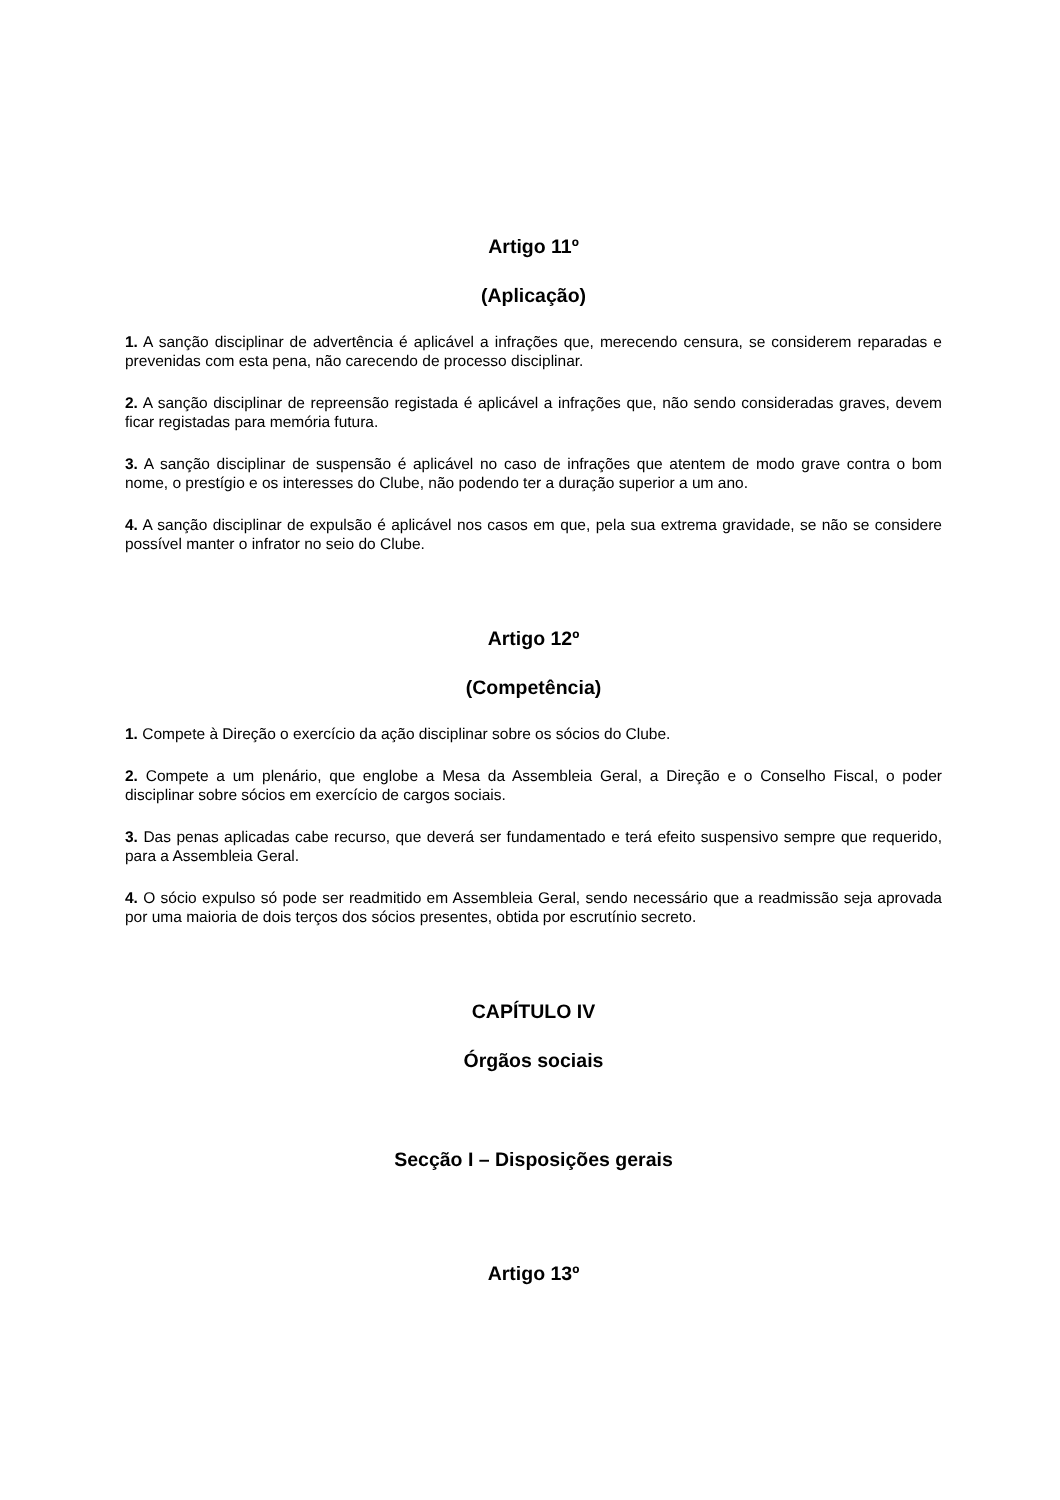Artigo 11º
(Aplicação)
1. A sanção disciplinar de advertência é aplicável a infrações que, merecendo censura, se considerem reparadas e prevenidas com esta pena, não carecendo de processo disciplinar.
2. A sanção disciplinar de repreensão registada é aplicável a infrações que, não sendo consideradas graves, devem ficar registadas para memória futura.
3. A sanção disciplinar de suspensão é aplicável no caso de infrações que atentem de modo grave contra o bom nome, o prestígio e os interesses do Clube, não podendo ter a duração superior a um ano.
4. A sanção disciplinar de expulsão é aplicável nos casos em que, pela sua extrema gravidade, se não se considere possível manter o infrator no seio do Clube.
Artigo 12º
(Competência)
1. Compete à Direção o exercício da ação disciplinar sobre os sócios do Clube.
2. Compete a um plenário, que englobe a Mesa da Assembleia Geral, a Direção e o Conselho Fiscal, o poder disciplinar sobre sócios em exercício de cargos sociais.
3. Das penas aplicadas cabe recurso, que deverá ser fundamentado e terá efeito suspensivo sempre que requerido, para a Assembleia Geral.
4. O sócio expulso só pode ser readmitido em Assembleia Geral, sendo necessário que a readmissão seja aprovada por uma maioria de dois terços dos sócios presentes, obtida por escrutínio secreto.
CAPÍTULO IV
Órgãos sociais
Secção I – Disposições gerais
Artigo 13º